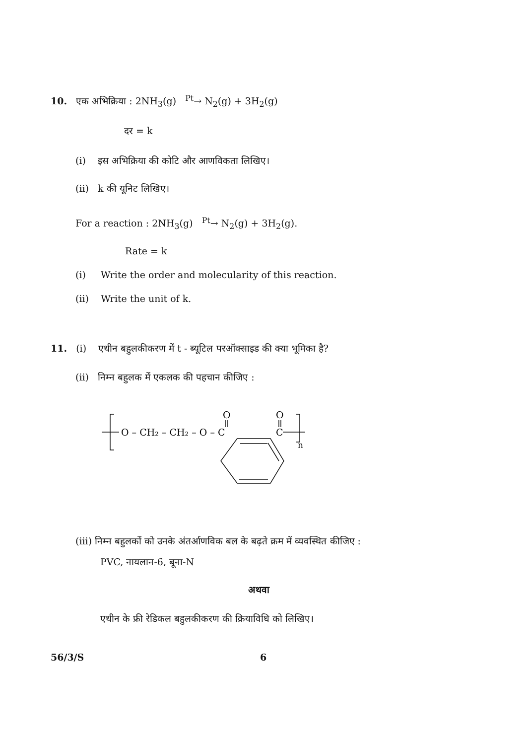10. एक अभिक्रिया : 2NH<sub>3</sub>(g) <sup>Pt</sup>→ N<sub>2</sub>(g) + 3H<sub>2</sub>(g)
दर = k
(i) इस अभिक्रिया की कोटि और आणविकता लिखिए।
(ii) k की यूनिट लिखिए।
For a reaction : 2NH<sub>3</sub>(g) <sup>Pt</sup>→ N<sub>2</sub>(g) + 3H<sub>2</sub>(g).
Rate = k
(i) Write the order and molecularity of this reaction.
(ii) Write the unit of k.
11. (i) एथीन बहुलकीकरण में t - ब्यूटिल परऑक्साइड की क्या भूमिका है?
(ii) निम्न बहुलक में एकलक की पहचान कीजिए :
O – CH₂ – CH₂ – O – C
O
O
C
n
(iii) निम्न बहुलकों को उनके अंतर्आणविक बल के बढ़ते क्रम में व्यवस्थित कीजिए :
PVC, नायलान-6, बूना-N
अथवा
एथीन के फ्री रेडिकल बहुलकीकरण की क्रियाविधि को लिखिए।
56/3/S 6